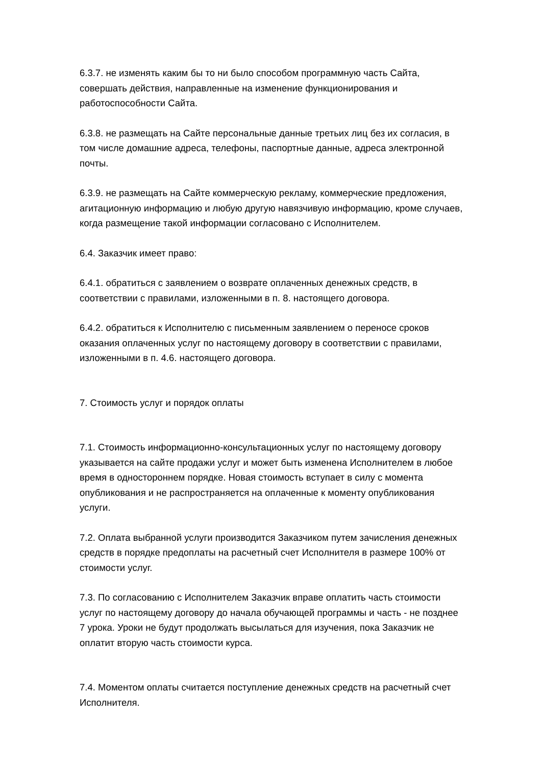6.3.7. не изменять каким бы то ни было способом программную часть Сайта, совершать действия, направленные на изменение функционирования и работоспособности Сайта.
6.3.8. не размещать на Сайте персональные данные третьих лиц без их согласия, в том числе домашние адреса, телефоны, паспортные данные, адреса электронной почты.
6.3.9. не размещать на Сайте коммерческую рекламу, коммерческие предложения, агитационную информацию и любую другую навязчивую информацию, кроме случаев, когда размещение такой информации согласовано с Исполнителем.
6.4. Заказчик имеет право:
6.4.1. обратиться с заявлением о возврате оплаченных денежных средств, в соответствии с правилами, изложенными в п. 8. настоящего договора.
6.4.2. обратиться к Исполнителю с письменным заявлением о переносе сроков оказания оплаченных услуг по настоящему договору в соответствии с правилами, изложенными в п. 4.6. настоящего договора.
7. Стоимость услуг и порядок оплаты
7.1. Стоимость информационно-консультационных услуг по настоящему договору указывается на сайте продажи услуг и может быть изменена Исполнителем в любое время в одностороннем порядке. Новая стоимость вступает в силу с момента опубликования и не распространяется на оплаченные к моменту опубликования услуги.
7.2. Оплата выбранной услуги производится Заказчиком путем зачисления денежных средств в порядке предоплаты на расчетный счет Исполнителя в размере 100% от стоимости услуг.
7.3. По согласованию с Исполнителем Заказчик вправе оплатить часть стоимости услуг по настоящему договору до начала обучающей программы и часть - не позднее 7 урока. Уроки не будут продолжать высылаться для изучения, пока Заказчик не оплатит вторую часть стоимости курса.
7.4. Моментом оплаты считается поступление денежных средств на расчетный счет Исполнителя.